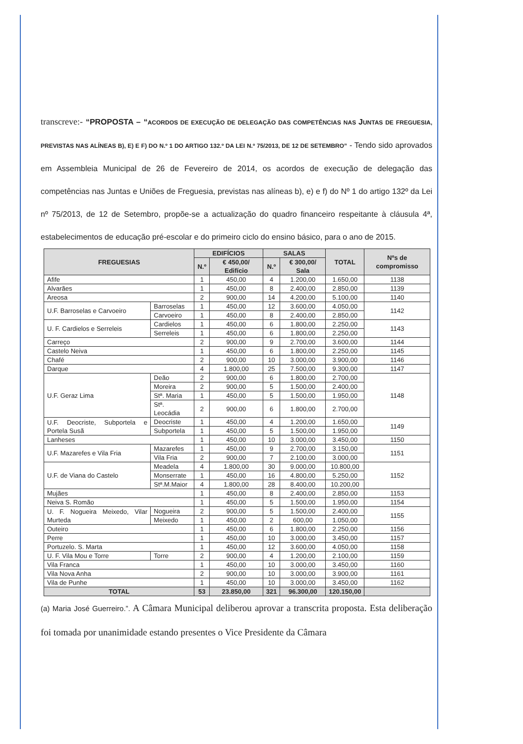transcreve:- “PROPOSTA – “ACORDOS DE EXECUÇÃO DE DELEGAÇÃO DAS COMPETÊNCIAS NAS JUNTAS DE FREGUESIA, PREVISTAS NAS ALÍNEAS B), E) E F) DO N.º 1 DO ARTIGO 132.º DA LEI N.º 75/2013, DE 12 DE SETEMBRO” - Tendo sido aprovados em Assembleia Municipal de 26 de Fevereiro de 2014, os acordos de execução de delegação das competências nas Juntas e Uniões de Freguesia, previstas nas alíneas b), e) e f) do Nº 1 do artigo 132º da Lei nº 75/2013, de 12 de Setembro, propõe-se a actualização do quadro financeiro respeitante à cláusula 4ª, estabelecimentos de educação pré-escolar e do primeiro ciclo do ensino básico, para o ano de 2015.
| FREGUESIAS | | EDIFÍCIOS | | SALAS | | TOTAL | Nºs de compromisso |
| --- | --- | --- | --- | --- | --- | --- | --- |
| | | N.º | € 450,00/ Edifício | N.º | € 300,00/ Sala | | |
| Afife | | 1 | 450,00 | 4 | 1.200,00 | 1.650,00 | 1138 |
| Alvarães | | 1 | 450,00 | 8 | 2.400,00 | 2.850,00 | 1139 |
| Areosa | | 2 | 900,00 | 14 | 4.200,00 | 5.100,00 | 1140 |
| U.F. Barroselas e Carvoeiro | Barroselas | 1 | 450,00 | 12 | 3.600,00 | 4.050,00 | 1142 |
| | Carvoeiro | 1 | 450,00 | 8 | 2.400,00 | 2.850,00 | |
| U. F. Cardielos e Serreleis | Cardielos | 1 | 450,00 | 6 | 1.800,00 | 2.250,00 | 1143 |
| | Serreleis | 1 | 450,00 | 6 | 1.800,00 | 2.250,00 | |
| Carreço | | 2 | 900,00 | 9 | 2.700,00 | 3.600,00 | 1144 |
| Castelo Neiva | | 1 | 450,00 | 6 | 1.800,00 | 2.250,00 | 1145 |
| Chafé | | 2 | 900,00 | 10 | 3.000,00 | 3.900,00 | 1146 |
| Darque | | 4 | 1.800,00 | 25 | 7.500,00 | 9.300,00 | 1147 |
| U.F. Geraz Lima | Deão | 2 | 900,00 | 6 | 1.800,00 | 2.700,00 | 1148 |
| | Moreira | 2 | 900,00 | 5 | 1.500,00 | 2.400,00 | |
| | Stª. Maria | 1 | 450,00 | 5 | 1.500,00 | 1.950,00 | |
| | Stª. Leocádia | 2 | 900,00 | 6 | 1.800,00 | 2.700,00 | |
| U.F. Deocriste, Subportela e Portela Susã | Deocriste | 1 | 450,00 | 4 | 1.200,00 | 1.650,00 | 1149 |
| | Subportela | 1 | 450,00 | 5 | 1.500,00 | 1.950,00 | |
| Lanheses | | 1 | 450,00 | 10 | 3.000,00 | 3.450,00 | 1150 |
| U.F. Mazarefes e Vila Fria | Mazarefes | 1 | 450,00 | 9 | 2.700,00 | 3.150,00 | 1151 |
| | Vila Fria | 2 | 900,00 | 7 | 2.100,00 | 3.000,00 | |
| U.F. de Viana do Castelo | Meadela | 4 | 1.800,00 | 30 | 9.000,00 | 10.800,00 | 1152 |
| | Monserrate | 1 | 450,00 | 16 | 4.800,00 | 5.250,00 | |
| | Stª.M.Maior | 4 | 1.800,00 | 28 | 8.400,00 | 10.200,00 | |
| Mujães | | 1 | 450,00 | 8 | 2.400,00 | 2.850,00 | 1153 |
| Neiva S. Romão | | 1 | 450,00 | 5 | 1.500,00 | 1.950,00 | 1154 |
| U. F. Nogueira Meixedo, Vilar Murteda | Nogueira | 2 | 900,00 | 5 | 1.500,00 | 2.400,00 | 1155 |
| | Meixedo | 1 | 450,00 | 2 | 600,00 | 1.050,00 | |
| Outeiro | | 1 | 450,00 | 6 | 1.800,00 | 2.250,00 | 1156 |
| Perre | | 1 | 450,00 | 10 | 3.000,00 | 3.450,00 | 1157 |
| Portuzelo. S. Marta | | 1 | 450,00 | 12 | 3.600,00 | 4.050,00 | 1158 |
| U. F. Vila Mou e Torre | Torre | 2 | 900,00 | 4 | 1.200,00 | 2.100,00 | 1159 |
| Vila Franca | | 1 | 450,00 | 10 | 3.000,00 | 3.450,00 | 1160 |
| Vila Nova Anha | | 2 | 900,00 | 10 | 3.000,00 | 3.900,00 | 1161 |
| Vila de Punhe | | 1 | 450,00 | 10 | 3.000,00 | 3.450,00 | 1162 |
| TOTAL | | 53 | 23.850,00 | 321 | 96.300,00 | 120.150,00 | |
(a) Maria José Guerreiro.”. A Câmara Municipal deliberou aprovar a transcrita proposta. Esta deliberação foi tomada por unanimidade estando presentes o Vice Presidente da Câmara